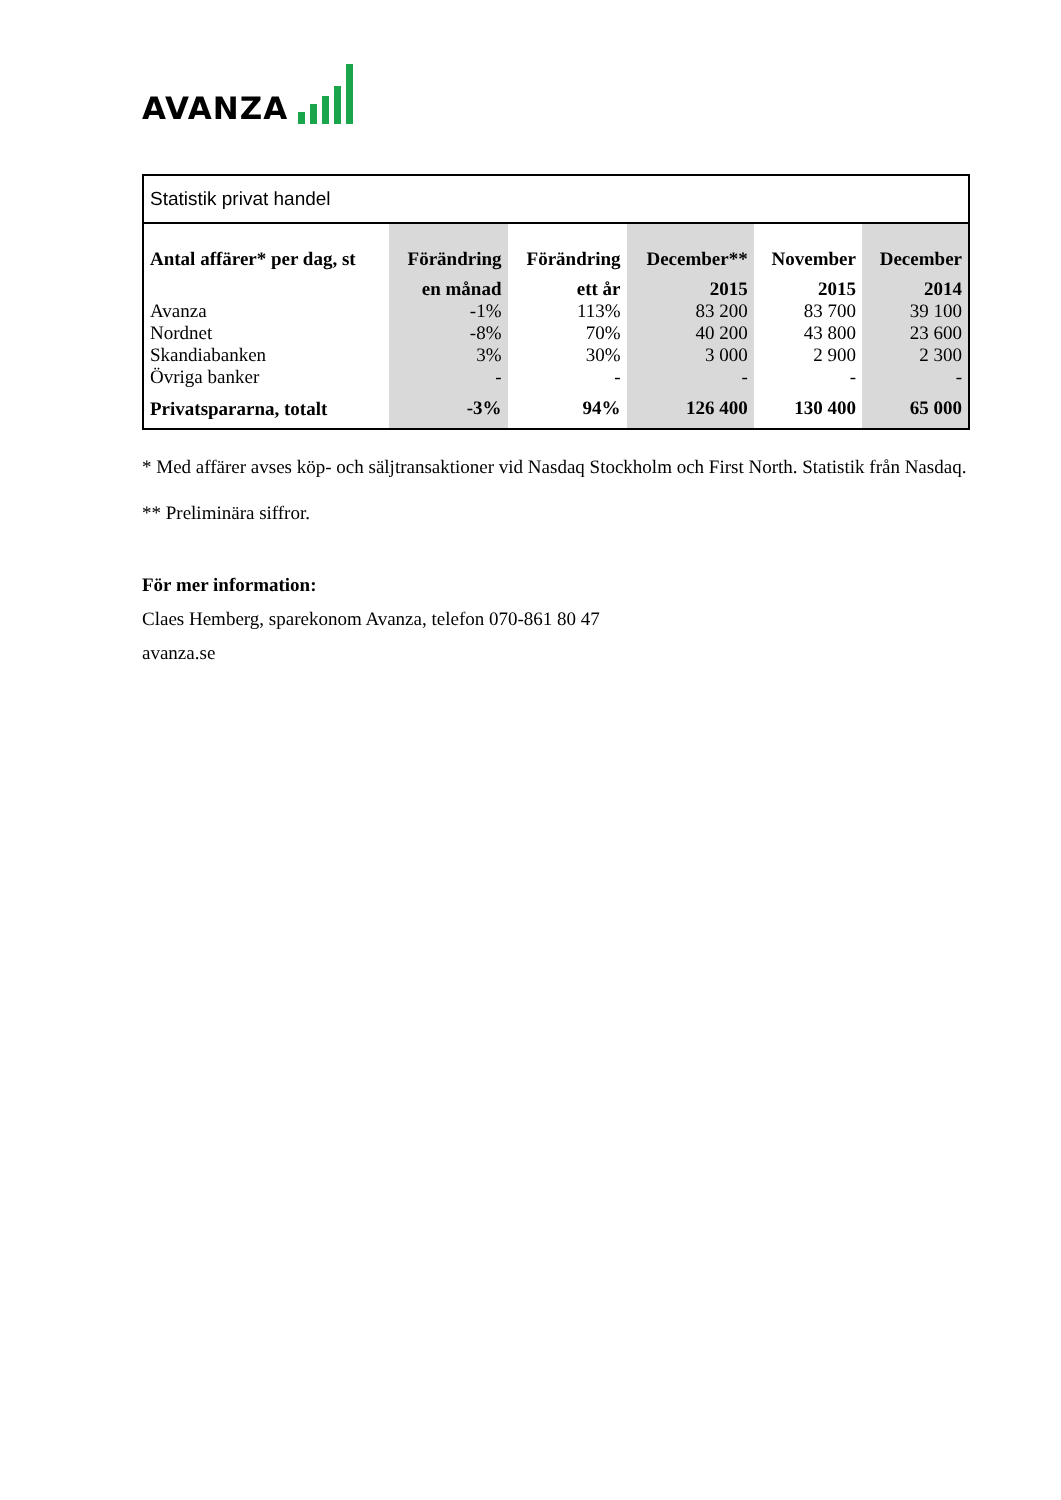AVANZA
| Statistik privat handel | | | | | |
| Antal affärer* per dag, st | Förändring | Förändring | December** | November | December |
| | en månad | ett år | 2015 | 2015 | 2014 |
| Avanza | -1% | 113% | 83 200 | 83 700 | 39 100 |
| Nordnet | -8% | 70% | 40 200 | 43 800 | 23 600 |
| Skandiabanken | 3% | 30% | 3 000 | 2 900 | 2 300 |
| Övriga banker | - | - | - | - | - |
| Privatspararna, totalt | -3% | 94% | 126 400 | 130 400 | 65 000 |
* Med affärer avses köp- och säljtransaktioner vid Nasdaq Stockholm och First North. Statistik från Nasdaq.
** Preliminära siffror.
För mer information:
Claes Hemberg, sparekonom Avanza, telefon 070-861 80 47
avanza.se